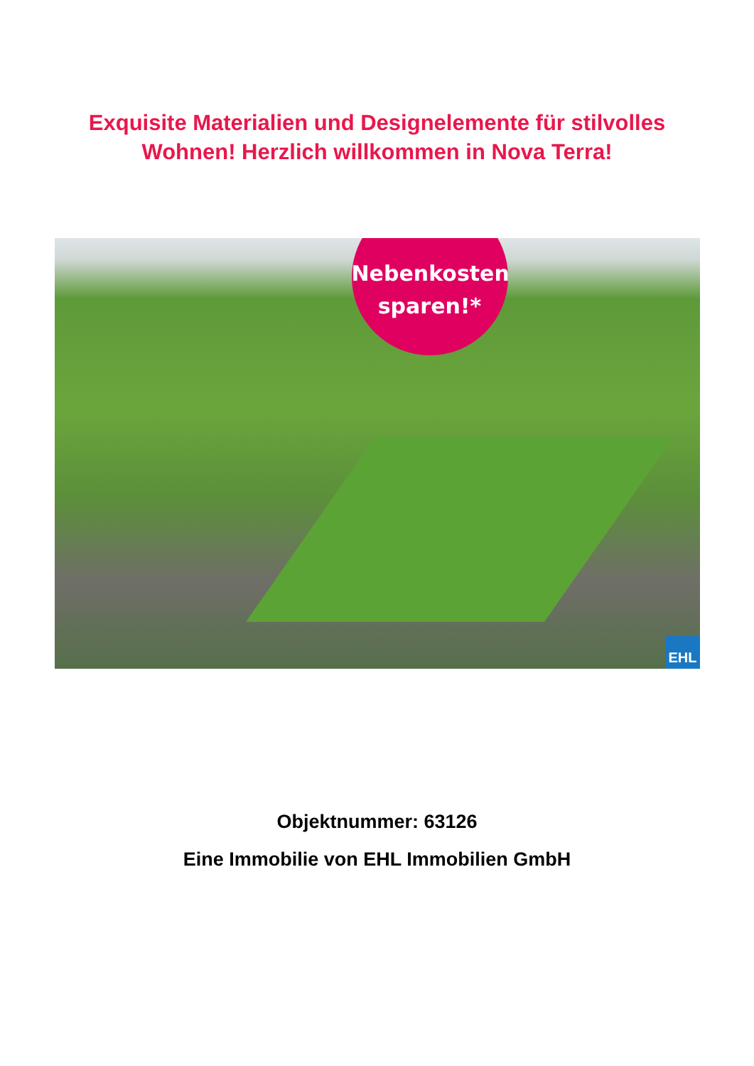Exquisite Materialien und Designelemente für stilvolles
Wohnen! Herzlich willkommen in Nova Terra!
Nebenkosten
sparen!*
EHL
Objektnummer: 63126
Eine Immobilie von EHL Immobilien GmbH